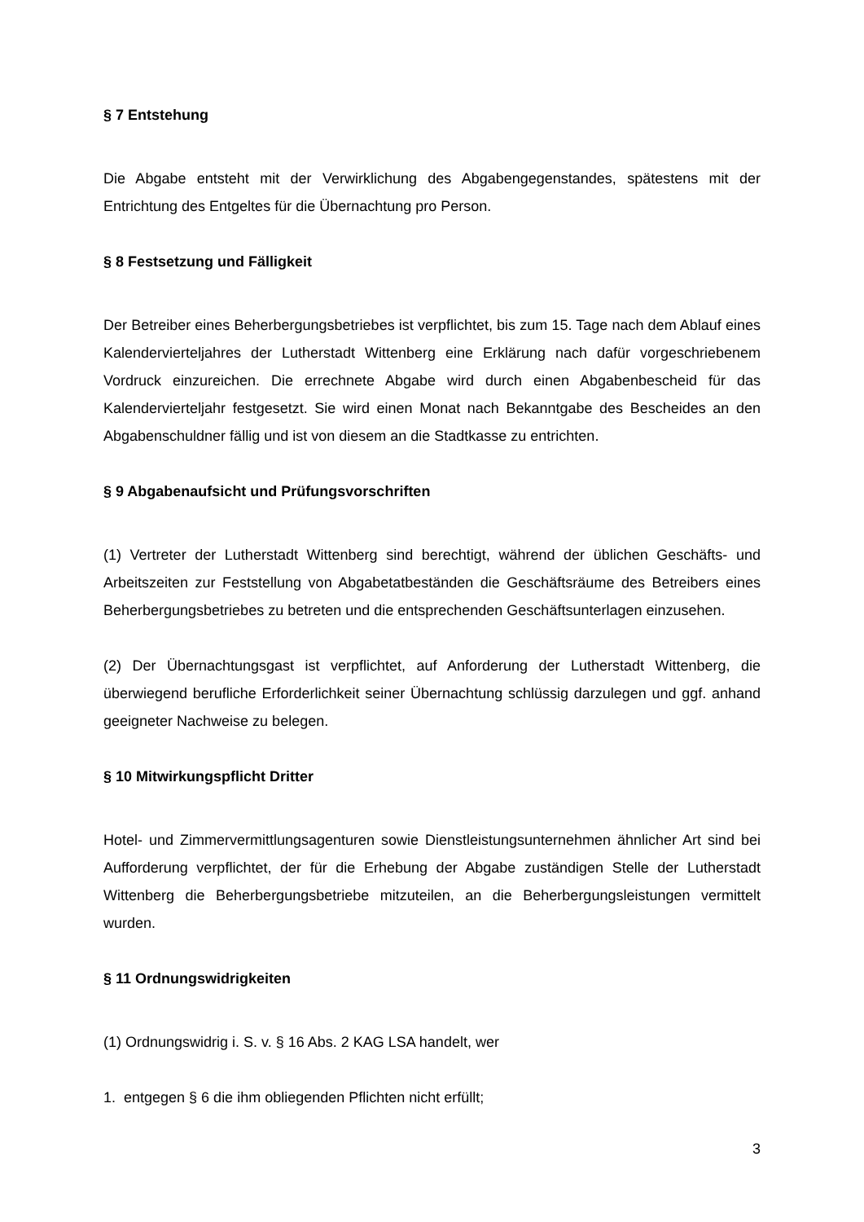§ 7 Entstehung
Die Abgabe entsteht mit der Verwirklichung des Abgabengegenstandes, spätestens mit der Entrichtung des Entgeltes für die Übernachtung pro Person.
§ 8 Festsetzung und Fälligkeit
Der Betreiber eines Beherbergungsbetriebes ist verpflichtet, bis zum 15. Tage nach dem Ablauf eines Kalendervierteljahres der Lutherstadt Wittenberg eine Erklärung nach dafür vorgeschriebenem Vordruck einzureichen. Die errechnete Abgabe wird durch einen Abgabenbescheid für das Kalendervierteljahr festgesetzt. Sie wird einen Monat nach Bekanntgabe des Bescheides an den Abgabenschuldner fällig und ist von diesem an die Stadtkasse zu entrichten.
§ 9 Abgabenaufsicht und Prüfungsvorschriften
(1) Vertreter der Lutherstadt Wittenberg sind berechtigt, während der üblichen Geschäfts- und Arbeitszeiten zur Feststellung von Abgabetatbeständen die Geschäftsräume des Betreibers eines Beherbergungsbetriebes zu betreten und die entsprechenden Geschäftsunterlagen einzusehen.
(2) Der Übernachtungsgast ist verpflichtet, auf Anforderung der Lutherstadt Wittenberg, die überwiegend berufliche Erforderlichkeit seiner Übernachtung schlüssig darzulegen und ggf. anhand geeigneter Nachweise zu belegen.
§ 10 Mitwirkungspflicht Dritter
Hotel- und Zimmervermittlungsagenturen sowie Dienstleistungsunternehmen ähnlicher Art sind bei Aufforderung verpflichtet, der für die Erhebung der Abgabe zuständigen Stelle der Lutherstadt Wittenberg die Beherbergungsbetriebe mitzuteilen, an die Beherbergungsleistungen vermittelt wurden.
§ 11 Ordnungswidrigkeiten
(1) Ordnungswidrig i. S. v. § 16 Abs. 2 KAG LSA handelt, wer
1. entgegen § 6 die ihm obliegenden Pflichten nicht erfüllt;
3